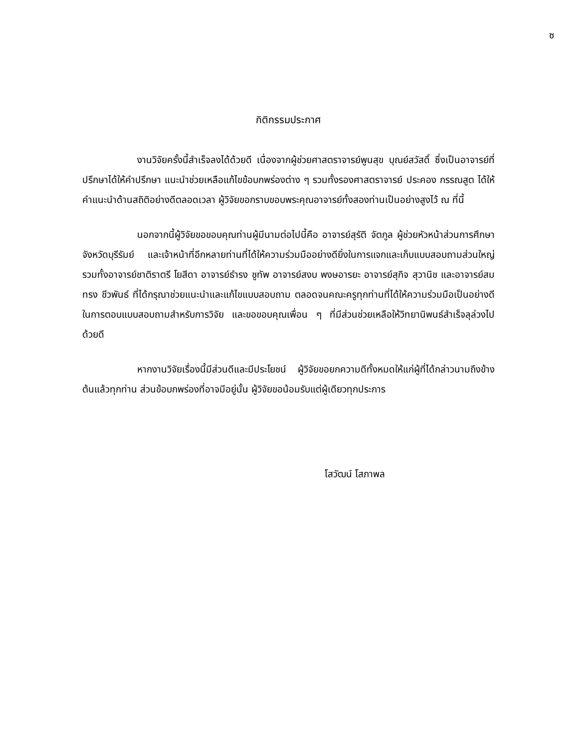ซ
กิติกรรมประกาศ
งานวิจัยครั้งนี้สำเร็จลงได้ด้วยดี เนื่องจากผู้ช่วยศาสตราจารย์พูนสุข บุณย์สวัสดิ์ ซึ่งเป็นอาจารย์ที่ปรึกษาได้ให้คำปรึกษา แนะนำช่วยเหลือแก้ไขข้อบกพร่องต่าง ๆ รวมทั้งรองศาสตราจารย์ ประคอง กรรณสูต ได้ให้คำแนะนำด้านสถิติอย่างดีตลอดเวลา ผู้วิจัยขอกราบขอบพระคุณอาจารย์ทั้งสองท่านเป็นอย่างสูงไว้ ณ ที่นี้
นอกจากนี้ผู้วิจัยขอขอบคุณท่านผู้มีนามต่อไปนี้คือ อาจารย์สุรัติ จัตกูล ผู้ช่วยหัวหน้าส่วนการศึกษาจังหวัดบุรีรัมย์ และเจ้าหน้าที่อีกหลายท่านที่ได้ให้ความร่วมมืออย่างดียิ่งในการแจกและเก็บแบบสอบถามส่วนใหญ่ รวมทั้งอาจารย์ชาติราตรี โยสีดา อาจารย์ธำรง ชูทัพ อาจารย์สงบ พงษอารยะ อาจารย์สุกิจ สุวานิช และอาจารย์สมทรง ชีวพันธ์ ที่ได้กรุณาช่วยแนะนำและแก้ไขแบบสอบถาม ตลอดจนคณะครูทุกท่านที่ได้ให้ความร่วมมือเป็นอย่างดีในการตอบแบบสอบถามสำหรับการวิจัย และขอขอบคุณเพื่อน ๆ ที่มีส่วนช่วยเหลือให้วิทยานิพนธ์สำเร็จลุล่วงไปด้วยดี
หากงานวิจัยเรื่องนี้มีส่วนดีและมีประโยชน์ ผู้วิจัยขอยกความดีทั้งหมดให้แก่ผู้ที่ได้กล่าวนามถึงข้างต้นแล้วทุกท่าน ส่วนข้อบกพร่องที่อาจมีอยู่นั้น ผู้วิจัยขอน้อมรับแต่ผู้เดียวทุกประการ
โสวัฒน์ โสภาพล